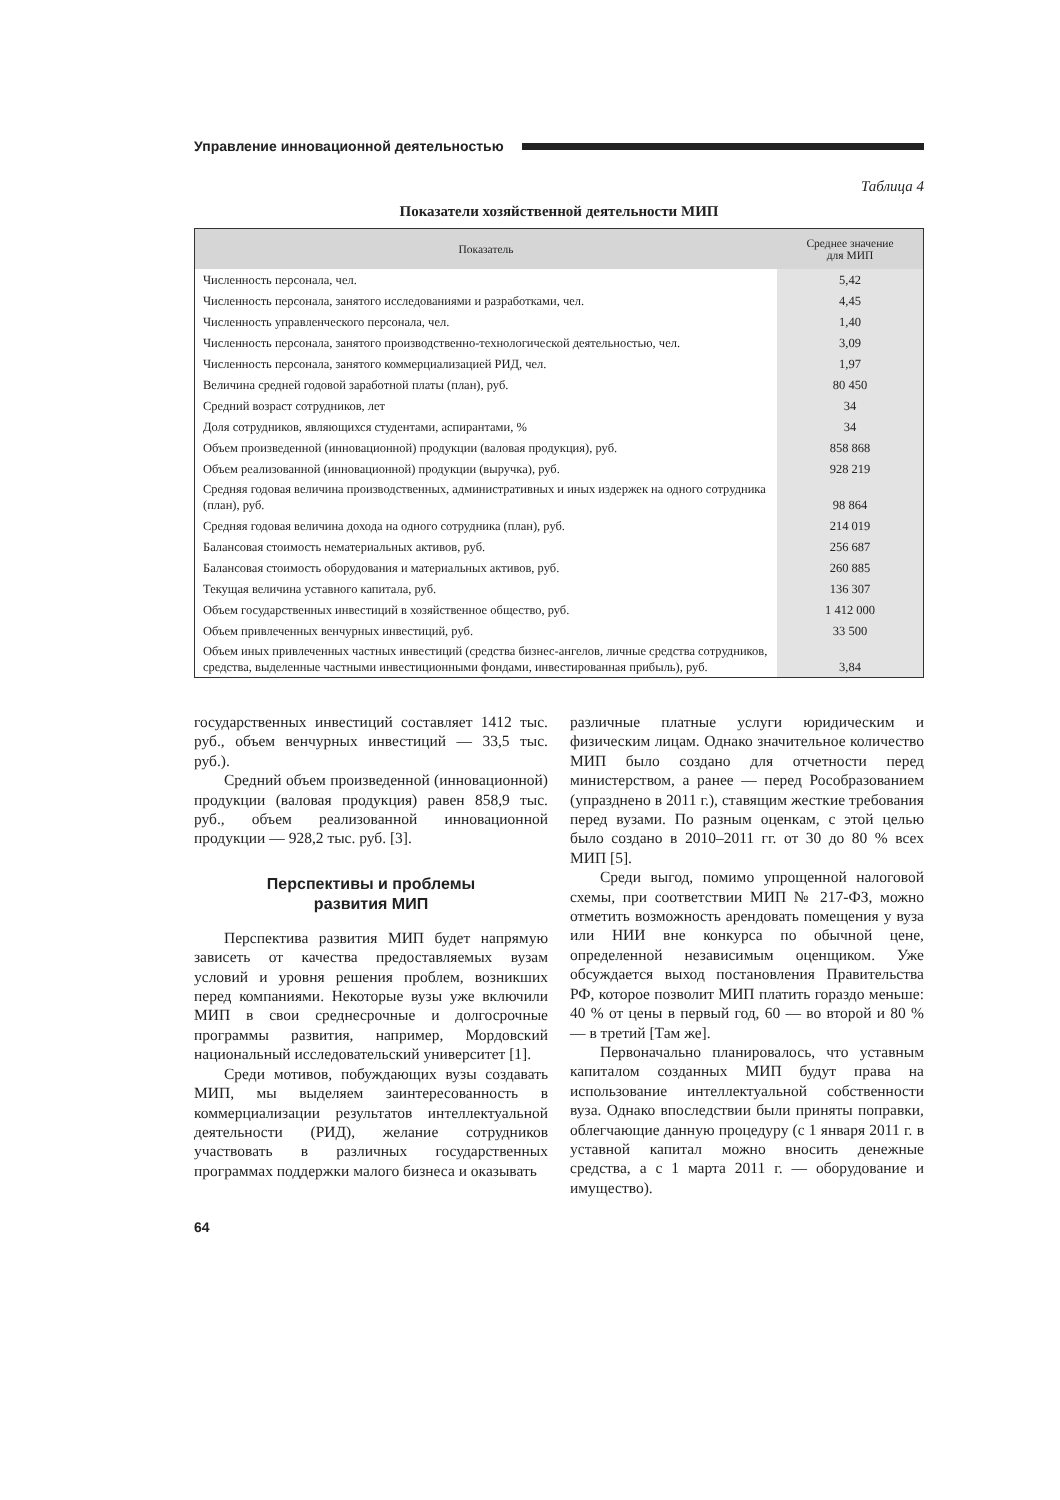Управление инновационной деятельностью
Таблица 4
Показатели хозяйственной деятельности МИП
| Показатель | Среднее значение для МИП |
| --- | --- |
| Численность персонала, чел. | 5,42 |
| Численность персонала, занятого исследованиями и разработками, чел. | 4,45 |
| Численность управленческого персонала, чел. | 1,40 |
| Численность персонала, занятого производственно-технологической деятельностью, чел. | 3,09 |
| Численность персонала, занятого коммерциализацией РИД, чел. | 1,97 |
| Величина средней годовой заработной платы (план), руб. | 80 450 |
| Средний возраст сотрудников, лет | 34 |
| Доля сотрудников, являющихся студентами, аспирантами, % | 34 |
| Объем произведенной (инновационной) продукции (валовая продукция), руб. | 858 868 |
| Объем реализованной (инновационной) продукции (выручка), руб. | 928 219 |
| Средняя годовая величина производственных, административных и иных издержек на одного сотрудника (план), руб. | 98 864 |
| Средняя годовая величина дохода на одного сотрудника (план), руб. | 214 019 |
| Балансовая стоимость нематериальных активов, руб. | 256 687 |
| Балансовая стоимость оборудования и материальных активов, руб. | 260 885 |
| Текущая величина уставного капитала, руб. | 136 307 |
| Объем государственных инвестиций в хозяйственное общество, руб. | 1 412 000 |
| Объем привлеченных венчурных инвестиций, руб. | 33 500 |
| Объем иных привлеченных частных инвестиций (средства бизнес-ангелов, личные средства сотрудников, средства, выделенные частными инвестиционными фондами, инвестированная прибыль), руб. | 3,84 |
государственных инвестиций составляет 1412 тыс. руб., объем венчурных инвестиций — 33,5 тыс. руб.).
Средний объем произведенной (инновационной) продукции (валовая продукция) равен 858,9 тыс. руб., объем реализованной инновационной продукции — 928,2 тыс. руб. [3].
Перспективы и проблемы
развития МИП
Перспектива развития МИП будет напрямую зависеть от качества предоставляемых вузам условий и уровня решения проблем, возникших перед компаниями. Некоторые вузы уже включили МИП в свои среднесрочные и долгосрочные программы развития, например, Мордовский национальный исследовательский университет [1].
Среди мотивов, побуждающих вузы создавать МИП, мы выделяем заинтересованность в коммерциализации результатов интеллектуальной деятельности (РИД), желание сотрудников участвовать в различных государственных программах поддержки малого бизнеса и оказывать
различные платные услуги юридическим и физическим лицам. Однако значительное количество МИП было создано для отчетности перед министерством, а ранее — перед Рособразованием (упразднено в 2011 г.), ставящим жесткие требования перед вузами. По разным оценкам, с этой целью было создано в 2010–2011 гг. от 30 до 80 % всех МИП [5].
Среди выгод, помимо упрощенной налоговой схемы, при соответствии МИП № 217-ФЗ, можно отметить возможность арендовать помещения у вуза или НИИ вне конкурса по обычной цене, определенной независимым оценщиком. Уже обсуждается выход постановления Правительства РФ, которое позволит МИП платить гораздо меньше: 40 % от цены в первый год, 60 — во второй и 80 % — в третий [Там же].
Первоначально планировалось, что уставным капиталом созданных МИП будут права на использование интеллектуальной собственности вуза. Однако впоследствии были приняты поправки, облегчающие данную процедуру (с 1 января 2011 г. в уставной капитал можно вносить денежные средства, а с 1 марта 2011 г. — оборудование и имущество).
64